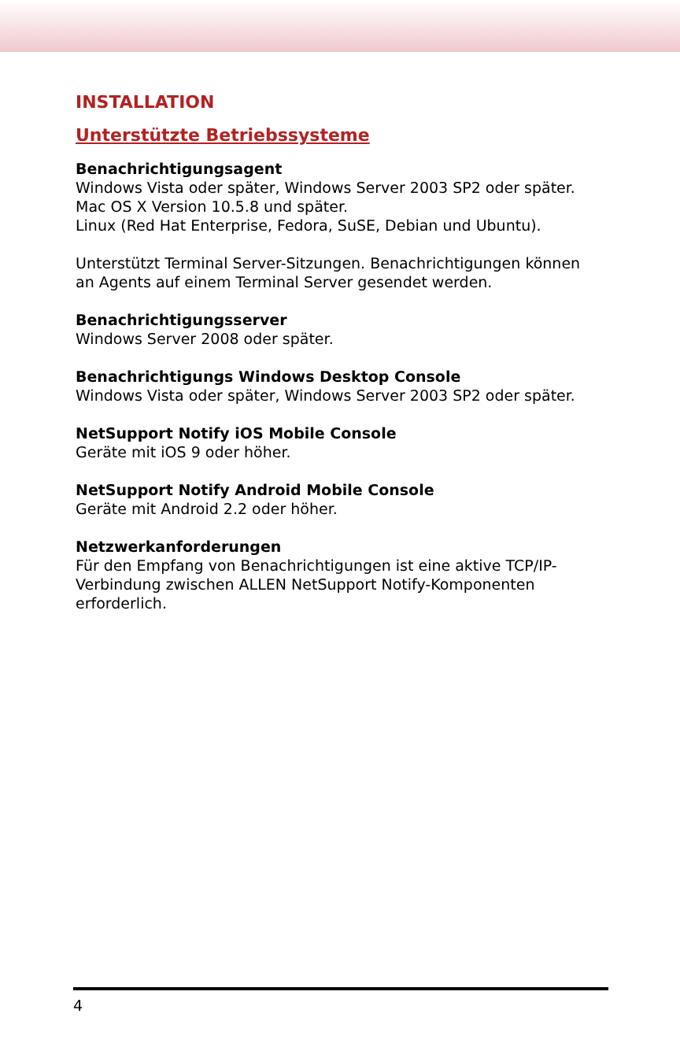INSTALLATION
Unterstützte Betriebssysteme
Benachrichtigungsagent
Windows Vista oder später, Windows Server 2003 SP2 oder später.
Mac OS X Version 10.5.8 und später.
Linux (Red Hat Enterprise, Fedora, SuSE, Debian und Ubuntu).
Unterstützt Terminal Server-Sitzungen. Benachrichtigungen können an Agents auf einem Terminal Server gesendet werden.
Benachrichtigungsserver
Windows Server 2008 oder später.
Benachrichtigungs Windows Desktop Console
Windows Vista oder später, Windows Server 2003 SP2 oder später.
NetSupport Notify iOS Mobile Console
Geräte mit iOS 9 oder höher.
NetSupport Notify Android Mobile Console
Geräte mit Android 2.2 oder höher.
Netzwerkanforderungen
Für den Empfang von Benachrichtigungen ist eine aktive TCP/IP-Verbindung zwischen ALLEN NetSupport Notify-Komponenten erforderlich.
4